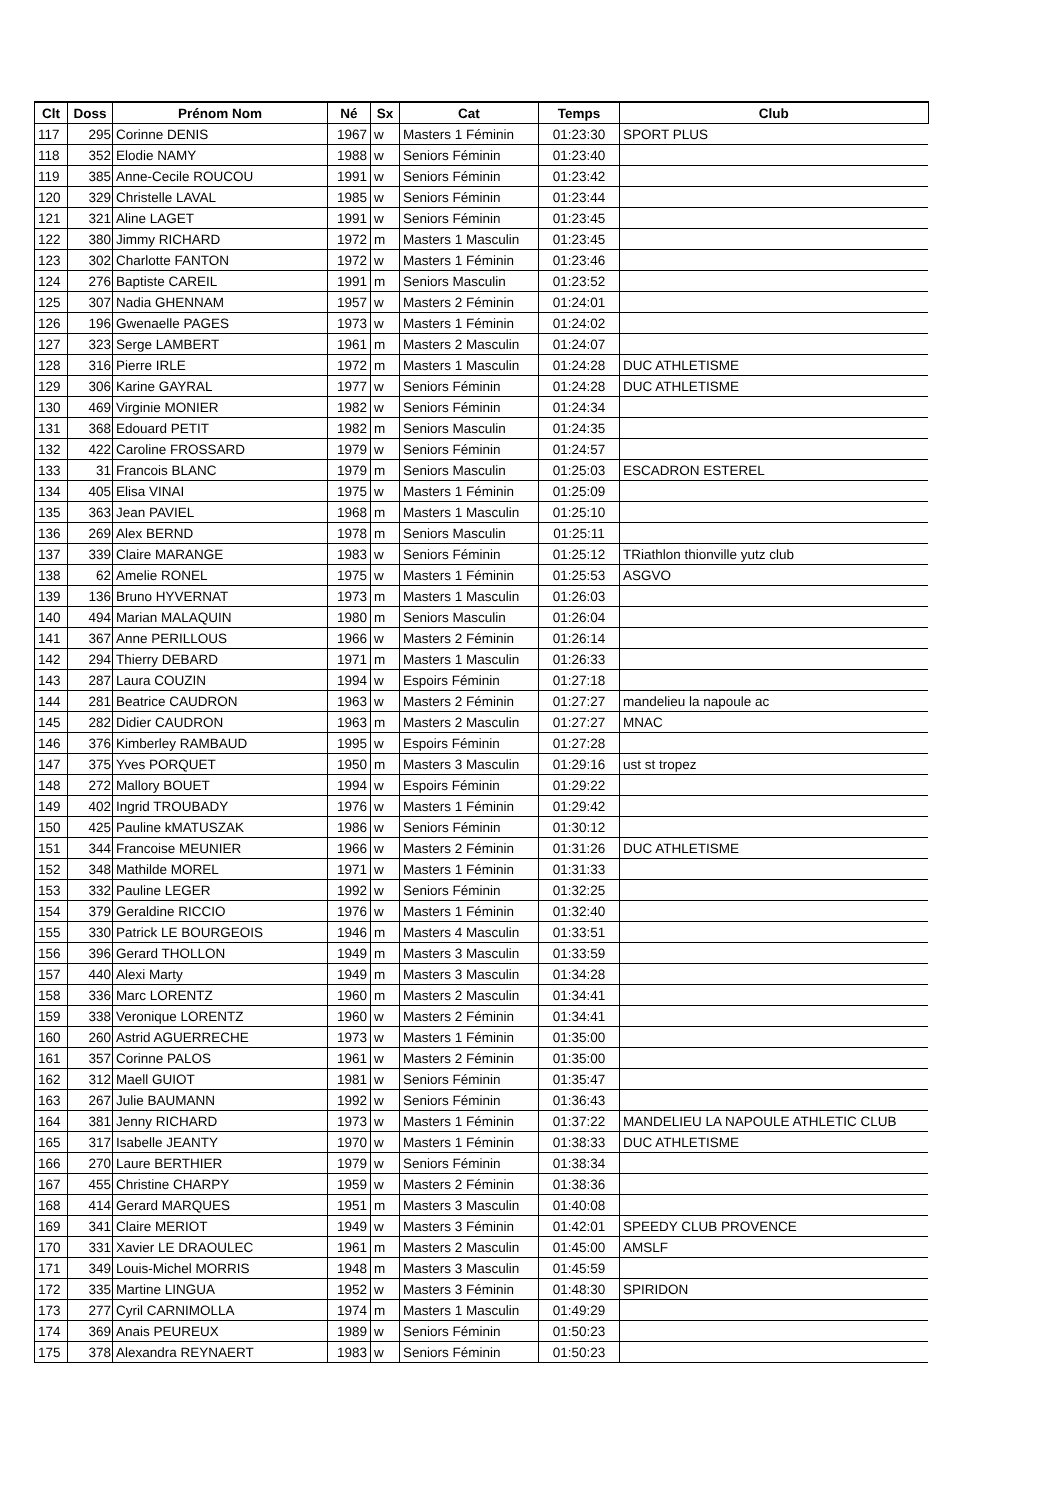| Clt | Doss | Prénom Nom | Né | Sx | Cat | Temps | Club |
| --- | --- | --- | --- | --- | --- | --- | --- |
| 117 | 295 | Corinne DENIS | 1967 | w | Masters 1 Féminin | 01:23:30 | SPORT PLUS |
| 118 | 352 | Elodie NAMY | 1988 | w | Seniors Féminin | 01:23:40 | |
| 119 | 385 | Anne-Cecile ROUCOU | 1991 | w | Seniors Féminin | 01:23:42 | |
| 120 | 329 | Christelle LAVAL | 1985 | w | Seniors Féminin | 01:23:44 | |
| 121 | 321 | Aline LAGET | 1991 | w | Seniors Féminin | 01:23:45 | |
| 122 | 380 | Jimmy RICHARD | 1972 | m | Masters 1 Masculin | 01:23:45 | |
| 123 | 302 | Charlotte FANTON | 1972 | w | Masters 1 Féminin | 01:23:46 | |
| 124 | 276 | Baptiste CAREIL | 1991 | m | Seniors Masculin | 01:23:52 | |
| 125 | 307 | Nadia GHENNAM | 1957 | w | Masters 2 Féminin | 01:24:01 | |
| 126 | 196 | Gwenaelle PAGES | 1973 | w | Masters 1 Féminin | 01:24:02 | |
| 127 | 323 | Serge LAMBERT | 1961 | m | Masters 2 Masculin | 01:24:07 | |
| 128 | 316 | Pierre IRLE | 1972 | m | Masters 1 Masculin | 01:24:28 | DUC ATHLETISME |
| 129 | 306 | Karine GAYRAL | 1977 | w | Seniors Féminin | 01:24:28 | DUC ATHLETISME |
| 130 | 469 | Virginie MONIER | 1982 | w | Seniors Féminin | 01:24:34 | |
| 131 | 368 | Edouard PETIT | 1982 | m | Seniors Masculin | 01:24:35 | |
| 132 | 422 | Caroline FROSSARD | 1979 | w | Seniors Féminin | 01:24:57 | |
| 133 | 31 | Francois BLANC | 1979 | m | Seniors Masculin | 01:25:03 | ESCADRON ESTEREL |
| 134 | 405 | Elisa VINAI | 1975 | w | Masters 1 Féminin | 01:25:09 | |
| 135 | 363 | Jean PAVIEL | 1968 | m | Masters 1 Masculin | 01:25:10 | |
| 136 | 269 | Alex BERND | 1978 | m | Seniors Masculin | 01:25:11 | |
| 137 | 339 | Claire MARANGE | 1983 | w | Seniors Féminin | 01:25:12 | TRiathlon thionville yutz club |
| 138 | 62 | Amelie RONEL | 1975 | w | Masters 1 Féminin | 01:25:53 | ASGVO |
| 139 | 136 | Bruno HYVERNAT | 1973 | m | Masters 1 Masculin | 01:26:03 | |
| 140 | 494 | Marian MALAQUIN | 1980 | m | Seniors Masculin | 01:26:04 | |
| 141 | 367 | Anne PERILLOUS | 1966 | w | Masters 2 Féminin | 01:26:14 | |
| 142 | 294 | Thierry DEBARD | 1971 | m | Masters 1 Masculin | 01:26:33 | |
| 143 | 287 | Laura COUZIN | 1994 | w | Espoirs Féminin | 01:27:18 | |
| 144 | 281 | Beatrice CAUDRON | 1963 | w | Masters 2 Féminin | 01:27:27 | mandelieu la napoule ac |
| 145 | 282 | Didier CAUDRON | 1963 | m | Masters 2 Masculin | 01:27:27 | MNAC |
| 146 | 376 | Kimberley RAMBAUD | 1995 | w | Espoirs Féminin | 01:27:28 | |
| 147 | 375 | Yves PORQUET | 1950 | m | Masters 3 Masculin | 01:29:16 | ust st tropez |
| 148 | 272 | Mallory BOUET | 1994 | w | Espoirs Féminin | 01:29:22 | |
| 149 | 402 | Ingrid TROUBADY | 1976 | w | Masters 1 Féminin | 01:29:42 | |
| 150 | 425 | Pauline kMATUSZAK | 1986 | w | Seniors Féminin | 01:30:12 | |
| 151 | 344 | Francoise MEUNIER | 1966 | w | Masters 2 Féminin | 01:31:26 | DUC ATHLETISME |
| 152 | 348 | Mathilde MOREL | 1971 | w | Masters 1 Féminin | 01:31:33 | |
| 153 | 332 | Pauline LEGER | 1992 | w | Seniors Féminin | 01:32:25 | |
| 154 | 379 | Geraldine RICCIO | 1976 | w | Masters 1 Féminin | 01:32:40 | |
| 155 | 330 | Patrick LE BOURGEOIS | 1946 | m | Masters 4 Masculin | 01:33:51 | |
| 156 | 396 | Gerard THOLLON | 1949 | m | Masters 3 Masculin | 01:33:59 | |
| 157 | 440 | Alexi Marty | 1949 | m | Masters 3 Masculin | 01:34:28 | |
| 158 | 336 | Marc LORENTZ | 1960 | m | Masters 2 Masculin | 01:34:41 | |
| 159 | 338 | Veronique LORENTZ | 1960 | w | Masters 2 Féminin | 01:34:41 | |
| 160 | 260 | Astrid AGUERRECHE | 1973 | w | Masters 1 Féminin | 01:35:00 | |
| 161 | 357 | Corinne PALOS | 1961 | w | Masters 2 Féminin | 01:35:00 | |
| 162 | 312 | Maell GUIOT | 1981 | w | Seniors Féminin | 01:35:47 | |
| 163 | 267 | Julie BAUMANN | 1992 | w | Seniors Féminin | 01:36:43 | |
| 164 | 381 | Jenny RICHARD | 1973 | w | Masters 1 Féminin | 01:37:22 | MANDELIEU LA NAPOULE ATHLETIC CLUB |
| 165 | 317 | Isabelle JEANTY | 1970 | w | Masters 1 Féminin | 01:38:33 | DUC ATHLETISME |
| 166 | 270 | Laure BERTHIER | 1979 | w | Seniors Féminin | 01:38:34 | |
| 167 | 455 | Christine CHARPY | 1959 | w | Masters 2 Féminin | 01:38:36 | |
| 168 | 414 | Gerard MARQUES | 1951 | m | Masters 3 Masculin | 01:40:08 | |
| 169 | 341 | Claire MERIOT | 1949 | w | Masters 3 Féminin | 01:42:01 | SPEEDY CLUB PROVENCE |
| 170 | 331 | Xavier LE DRAOULEC | 1961 | m | Masters 2 Masculin | 01:45:00 | AMSLF |
| 171 | 349 | Louis-Michel MORRIS | 1948 | m | Masters 3 Masculin | 01:45:59 | |
| 172 | 335 | Martine LINGUA | 1952 | w | Masters 3 Féminin | 01:48:30 | SPIRIDON |
| 173 | 277 | Cyril CARNIMOLLA | 1974 | m | Masters 1 Masculin | 01:49:29 | |
| 174 | 369 | Anais PEUREUX | 1989 | w | Seniors Féminin | 01:50:23 | |
| 175 | 378 | Alexandra REYNAERT | 1983 | w | Seniors Féminin | 01:50:23 | |